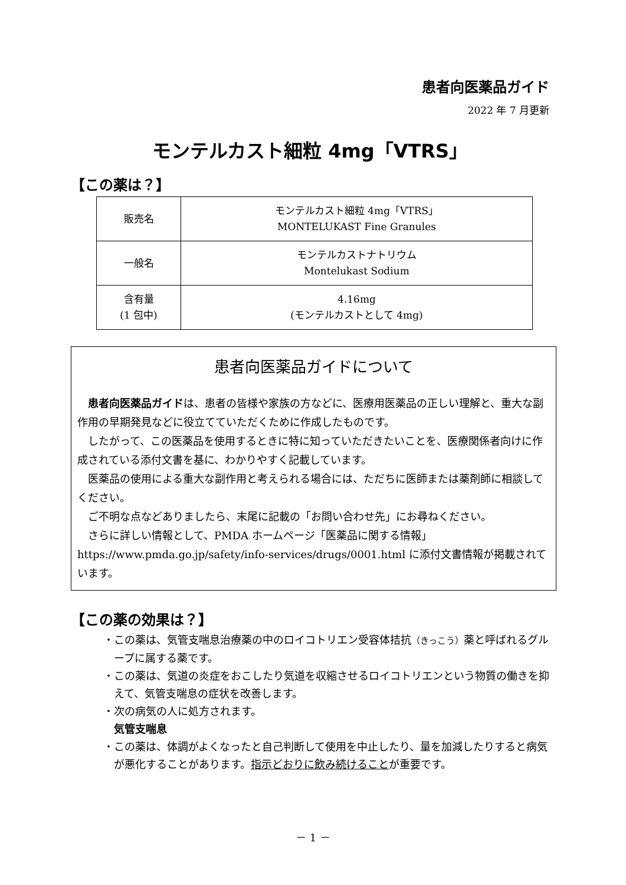患者向医薬品ガイド
2022 年 7 月更新
モンテルカスト細粒 4mg「VTRS」
【この薬は？】
| 販売名 | モンテルカスト細粒 4mg「VTRS」 MONTELUKAST Fine Granules |
| 一般名 | モンテルカストナトリウム Montelukast Sodium |
| 含有量 (1 包中) | 4.16mg (モンテルカストとして 4mg) |
患者向医薬品ガイドについて
患者向医薬品ガイドは、患者の皆様や家族の方などに、医療用医薬品の正しい理解と、重大な副作用の早期発見などに役立てていただくために作成したものです。
したがって、この医薬品を使用するときに特に知っていただきたいことを、医療関係者向けに作成されている添付文書を基に、わかりやすく記載しています。
医薬品の使用による重大な副作用と考えられる場合には、ただちに医師または薬剤師に相談してください。
ご不明な点などありましたら、末尾に記載の「お問い合わせ先」にお尋ねください。
さらに詳しい情報として、PMDA ホームページ「医薬品に関する情報」 https://www.pmda.go.jp/safety/info-services/drugs/0001.html に添付文書情報が掲載されています。
【この薬の効果は？】
・この薬は、気管支喘息治療薬の中のロイコトリエン受容体拮抗（きっこう）薬と呼ばれるグループに属する薬です。
・この薬は、気道の炎症をおこしたり気道を収縮させるロイコトリエンという物質の働きを抑えて、気管支喘息の症状を改善します。
・次の病気の人に処方されます。
気管支喘息
・この薬は、体調がよくなったと自己判断して使用を中止したり、量を加減したりすると病気が悪化することがあります。指示どおりに飲み続けることが重要です。
－ 1 －